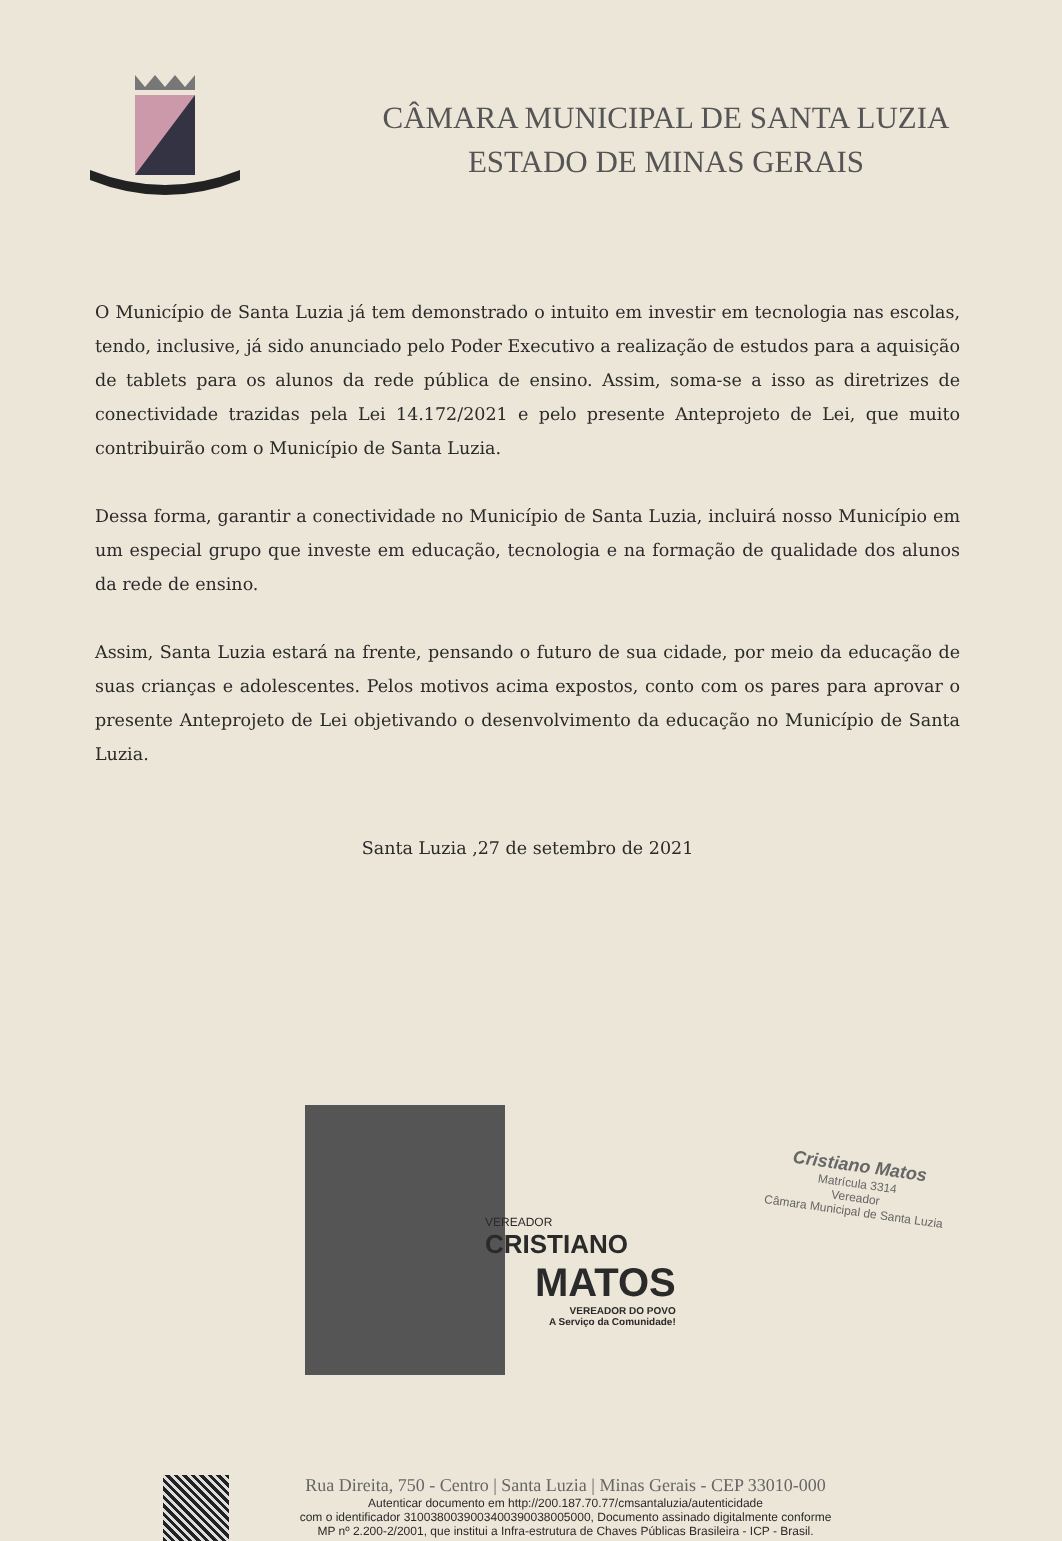CÂMARA MUNICIPAL DE SANTA LUZIA
ESTADO DE MINAS GERAIS
O Município de Santa Luzia já tem demonstrado o intuito em investir em tecnologia nas escolas, tendo, inclusive, já sido anunciado pelo Poder Executivo a realização de estudos para a aquisição de tablets para os alunos da rede pública de ensino. Assim, soma-se a isso as diretrizes de conectividade trazidas pela Lei 14.172/2021 e pelo presente Anteprojeto de Lei, que muito contribuirão com o Município de Santa Luzia.
Dessa forma, garantir a conectividade no Município de Santa Luzia, incluirá nosso Município em um especial grupo que investe em educação, tecnologia e na formação de qualidade dos alunos da rede de ensino.
Assim, Santa Luzia estará na frente, pensando o futuro de sua cidade, por meio da educação de suas crianças e adolescentes. Pelos motivos acima expostos, conto com os pares para aprovar o presente Anteprojeto de Lei objetivando o desenvolvimento da educação no Município de Santa Luzia.
Santa Luzia ,27 de setembro de 2021
VEREADOR
CRISTIANO
MATOS
VEREADOR DO POVO
A Serviço da Comunidade!
Cristiano Matos
Matrícula 3314
Vereador
Câmara Municipal de Santa Luzia
Rua Direita, 750 - Centro | Santa Luzia | Minas Gerais - CEP 33010-000
Autenticar documento em http://200.187.70.77/cmsantaluzia/autenticidade
com o identificador 3100380039003400390038005000, Documento assinado digitalmente conforme
MP nº 2.200-2/2001, que institui a Infra-estrutura de Chaves Públicas Brasileira - ICP - Brasil.